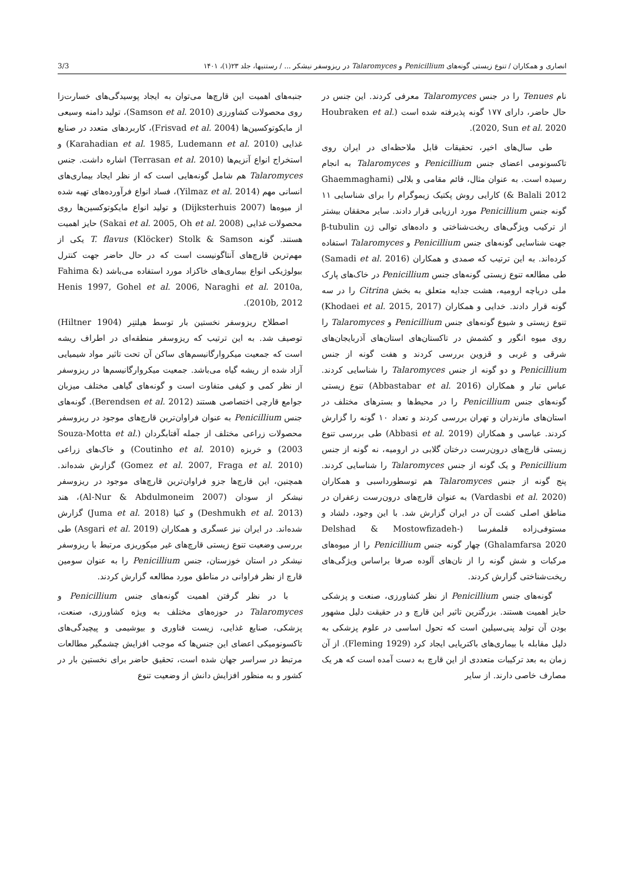انصاری و همکاران / تنوع زیستی گونه‌های Penicillium و Talaromyces در ریزوسفر نیشکر ... / رستنیها، جلد ۲۳(۱)، ۱۴۰۱ 3/3
نام Tenues را در جنس Talaromyces معرفی کردند. این جنس در حال حاضر، دارای ۱۷۷ گونه پذیرفته شده است (Houbraken et al. 2020, Sun et al. 2020).
طی سال‌های اخیر، تحقیقات قابل ملاحظه‌ای در ایران روی تاکسونومی اعضای جنس Penicillium و Talaromyces به انجام رسیده است. به عنوان مثال، قائم مقامی و بلالی (Ghaemmaghami & Balali 2012) کارایی روش پکتیک زیموگرام را برای شناسایی ۱۱ گونه جنس Penicillium مورد ارزیابی قرار دادند. سایر محققان بیشتر از ترکیب ویژگی‌های ریخت‌شناختی و داده‌های توالی ژن β-tubulin جهت شناسایی گونه‌های جنس Penicillium و Talaromyces استفاده کرده‌اند. به این ترتیب که صمدی و همکاران (Samadi et al. 2016) طی مطالعه تنوع زیستی گونه‌های جنس Penicillium در خاک‌های پارک ملی دریاچه ارومیه، هشت جدایه متعلق به بخش Citrina را در سه گونه قرار دادند. خدایی و همکاران (Khodaei et al. 2015, 2017) تنوع زیستی و شیوع گونه‌های جنس Penicillium و Talaromyces را روی میوه انگور و کشمش در تاکستان‌های استان‌های آذربایجان‌های شرقی و غربی و قزوین بررسی کردند و هفت گونه از جنس Penicillium و دو گونه از جنس Talaromyces را شناسایی کردند. عباس تبار و همکاران (Abbastabar et al. 2016) تنوع زیستی گونه‌های جنس Penicillium را در محیط‌ها و بسترهای مختلف در استان‌های مازندران و تهران بررسی کردند و تعداد ۱۰ گونه را گزارش کردند. عباسی و همکاران (Abbasi et al. 2019) طی بررسی تنوع زیستی قارچ‌های درون‌رست درختان گلابی در ارومیه، نه گونه از جنس Penicillium و یک گونه از جنس Talaromyces را شناسایی کردند. پنج گونه از جنس Talaromyces هم توسطورداسبی و همکاران (Vardasbi et al. 2020) به عنوان قارچ‌های درون‌رست زعفران در مناطق اصلی کشت آن در ایران گزارش شد. با این وجود، دلشاد و مستوفی‌زاده قلمفرسا (Delshad & Mostowfizadeh-Ghalamfarsa 2020) چهار گونه جنس Penicillium را از میوه‌های مرکبات و شش گونه را از نان‌های آلوده صرفا براساس ویژگی‌های ریخت‌شناختی گزارش کردند.
گونه‌های جنس Penicillium از نظر کشاورزی، صنعت و پزشکی حایز اهمیت هستند. بزرگترین تاثیر این قارچ و در حقیقت دلیل مشهور بودن آن تولید پنی‌سیلین است که تحول اساسی در علوم پزشکی به دلیل مقابله با بیماری‌های باکتریایی ایجاد کرد (Fleming 1929). از آن زمان به بعد ترکیبات متعددی از این قارچ به دست آمده است که هر یک مصارف خاصی دارند. از سایر
جنبه‌های اهمیت این قارچ‌ها می‌توان به ایجاد پوسیدگی‌های خسارت‌زا روی محصولات کشاورزی (Samson et al. 2010)، تولید دامنه وسیعی از مایکوتوکسین‌ها (Frisvad et al. 2004)، کاربردهای متعدد در صنایع غذایی (Karahadian et al. 1985, Ludemann et al. 2010) و استخراج انواع آنزیم‌ها (Terrasan et al. 2010) اشاره داشت. جنس Talaromyces هم شامل گونه‌هایی است که از نظر ایجاد بیماری‌های انسانی مهم (Yilmaz et al. 2014)، فساد انواع فرآورده‌های تهیه شده از میوه‌ها (Dijksterhuis 2007) و تولید انواع مایکوتوکسین‌ها روی محصولات غذایی (Sakai et al. 2005, Oh et al. 2008) حایز اهمیت هستند. گونه T. flavus (Klöcker) Stolk & Samson یکی از مهم‌ترین قارچ‌های آنتاگونیست است که در حال حاضر جهت کنترل بیولوژیکی انواع بیماری‌های خاکزاد مورد استفاده می‌باشد (Fahima & Henis 1997, Gohel et al. 2006, Naraghi et al. 2010a, 2010b, 2012).
اصطلاح ریزوسفر نخستین بار توسط هیلتنِر (Hiltner 1904) توصیف شد. به این ترتیب که ریزوسفر منطقه‌ای در اطراف ریشه است که جمعیت میکروارگانیسم‌های ساکن آن تحت تاثیر مواد شیمیایی آزاد شده از ریشه گیاه می‌باشد. جمعیت میکروارگانیسم‌ها در ریزوسفر از نظر کمی و کیفی متفاوت است و گونه‌های گیاهی مختلف میزبان جوامع قارچی اختصاصی هستند (Berendsen et al. 2012). گونه‌های جنس Penicillium به عنوان فراوان‌ترین قارچ‌های موجود در ریزوسفر محصولات زراعی مختلف از جمله آفتابگردان (Souza-Motta et al. 2003) و خربزه (Coutinho et al. 2010) و خاک‌های زراعی (Gomez et al. 2007, Fraga et al. 2010) گزارش شده‌اند. همچنین، این قارچ‌ها جزو فراوان‌ترین قارچ‌های موجود در ریزوسفر نیشکر از سودان (Al-Nur & Abdulmoneim 2007)، هند (Deshmukh et al. 2013) و کنیا (Juma et al. 2018) گزارش شده‌اند. در ایران نیز عسگری و همکاران (Asgari et al. 2019) طی بررسی وضعیت تنوع زیستی قارچ‌های غیر میکوریزی مرتبط با ریزوسفر نیشکر در استان خوزستان، جنس Penicillium را به عنوان سومین قارچ از نظر فراوانی در مناطق مورد مطالعه گزارش کردند.
با در نظر گرفتن اهمیت گونه‌های جنس Penicillium و Talaromyces در حوزه‌های مختلف به ویژه کشاورزی، صنعت، پزشکی، صنایع غذایی، زیست فناوری و بیوشیمی و پیچیدگی‌های تاکسونومیکی اعضای این جنس‌ها که موجب افزایش چشمگیر مطالعات مرتبط در سراسر جهان شده است، تحقیق حاضر برای نخستین بار در کشور و به منظور افزایش دانش از وضعیت تنوع